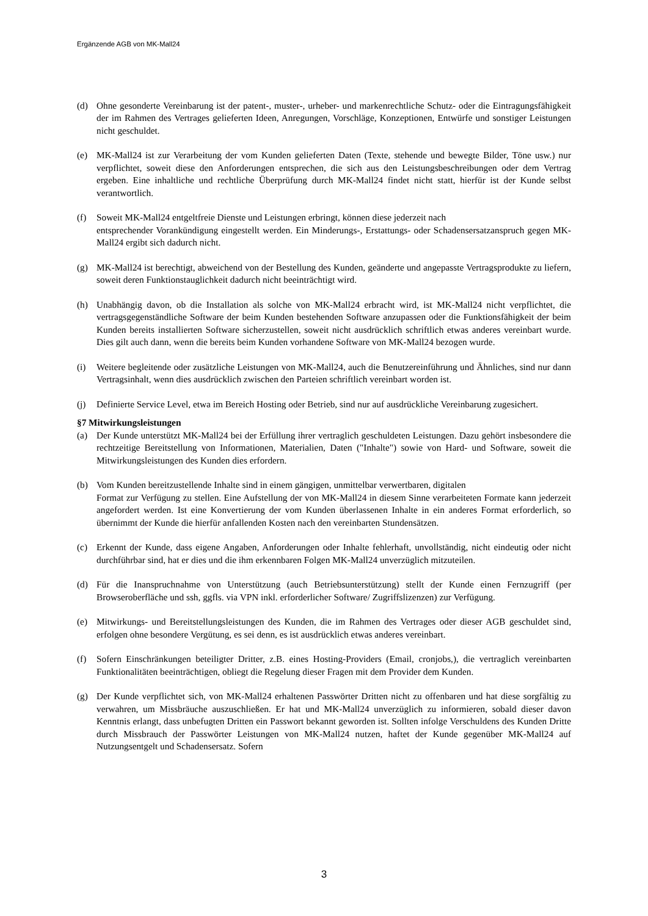Ergänzende AGB von MK-Mall24
(d) Ohne gesonderte Vereinbarung ist der patent-, muster-, urheber- und markenrechtliche Schutz- oder die Eintragungsfähigkeit der im Rahmen des Vertrages gelieferten Ideen, Anregungen, Vorschläge, Konzeptionen, Entwürfe und sonstiger Leistungen nicht geschuldet.
(e) MK-Mall24 ist zur Verarbeitung der vom Kunden gelieferten Daten (Texte, stehende und bewegte Bilder, Töne usw.) nur verpflichtet, soweit diese den Anforderungen entsprechen, die sich aus den Leistungsbeschreibungen oder dem Vertrag ergeben. Eine inhaltliche und rechtliche Überprüfung durch MK-Mall24 findet nicht statt, hierfür ist der Kunde selbst verantwortlich.
(f) Soweit MK-Mall24 entgeltfreie Dienste und Leistungen erbringt, können diese jederzeit nach
entsprechender Vorankündigung eingestellt werden. Ein Minderungs-, Erstattungs- oder Schadensersatzanspruch gegen MK-Mall24 ergibt sich dadurch nicht.
(g) MK-Mall24 ist berechtigt, abweichend von der Bestellung des Kunden, geänderte und angepasste Vertragsprodukte zu liefern, soweit deren Funktionstauglichkeit dadurch nicht beeinträchtigt wird.
(h) Unabhängig davon, ob die Installation als solche von MK-Mall24 erbracht wird, ist MK-Mall24 nicht verpflichtet, die vertragsgegenständliche Software der beim Kunden bestehenden Software anzupassen oder die Funktionsfähigkeit der beim Kunden bereits installierten Software sicherzustellen, soweit nicht ausdrücklich schriftlich etwas anderes vereinbart wurde. Dies gilt auch dann, wenn die bereits beim Kunden vorhandene Software von MK-Mall24 bezogen wurde.
(i) Weitere begleitende oder zusätzliche Leistungen von MK-Mall24, auch die Benutzereinführung und Ähnliches, sind nur dann Vertragsinhalt, wenn dies ausdrücklich zwischen den Parteien schriftlich vereinbart worden ist.
(j) Definierte Service Level, etwa im Bereich Hosting oder Betrieb, sind nur auf ausdrückliche Vereinbarung zugesichert.
§7 Mitwirkungsleistungen
(a) Der Kunde unterstützt MK-Mall24 bei der Erfüllung ihrer vertraglich geschuldeten Leistungen. Dazu gehört insbesondere die rechtzeitige Bereitstellung von Informationen, Materialien, Daten ("Inhalte") sowie von Hard- und Software, soweit die Mitwirkungsleistungen des Kunden dies erfordern.
(b) Vom Kunden bereitzustellende Inhalte sind in einem gängigen, unmittelbar verwertbaren, digitalen
Format zur Verfügung zu stellen. Eine Aufstellung der von MK-Mall24 in diesem Sinne verarbeiteten Formate kann jederzeit angefordert werden. Ist eine Konvertierung der vom Kunden überlassenen Inhalte in ein anderes Format erforderlich, so übernimmt der Kunde die hierfür anfallenden Kosten nach den vereinbarten Stundensätzen.
(c) Erkennt der Kunde, dass eigene Angaben, Anforderungen oder Inhalte fehlerhaft, unvollständig, nicht eindeutig oder nicht durchführbar sind, hat er dies und die ihm erkennbaren Folgen MK-Mall24 unverzüglich mitzuteilen.
(d) Für die Inanspruchnahme von Unterstützung (auch Betriebsunterstützung) stellt der Kunde einen Fernzugriff (per Browseroberfläche und ssh, ggfls. via VPN inkl. erforderlicher Software/ Zugriffslizenzen) zur Verfügung.
(e) Mitwirkungs- und Bereitstellungsleistungen des Kunden, die im Rahmen des Vertrages oder dieser AGB geschuldet sind, erfolgen ohne besondere Vergütung, es sei denn, es ist ausdrücklich etwas anderes vereinbart.
(f) Sofern Einschränkungen beteiligter Dritter, z.B. eines Hosting-Providers (Email, cronjobs,), die vertraglich vereinbarten Funktionalitäten beeinträchtigen, obliegt die Regelung dieser Fragen mit dem Provider dem Kunden.
(g) Der Kunde verpflichtet sich, von MK-Mall24 erhaltenen Passwörter Dritten nicht zu offenbaren und hat diese sorgfältig zu verwahren, um Missbräuche auszuschließen. Er hat und MK-Mall24 unverzüglich zu informieren, sobald dieser davon Kenntnis erlangt, dass unbefugten Dritten ein Passwort bekannt geworden ist. Sollten infolge Verschuldens des Kunden Dritte durch Missbrauch der Passwörter Leistungen von MK-Mall24 nutzen, haftet der Kunde gegenüber MK-Mall24 auf Nutzungsentgelt und Schadensersatz. Sofern
3